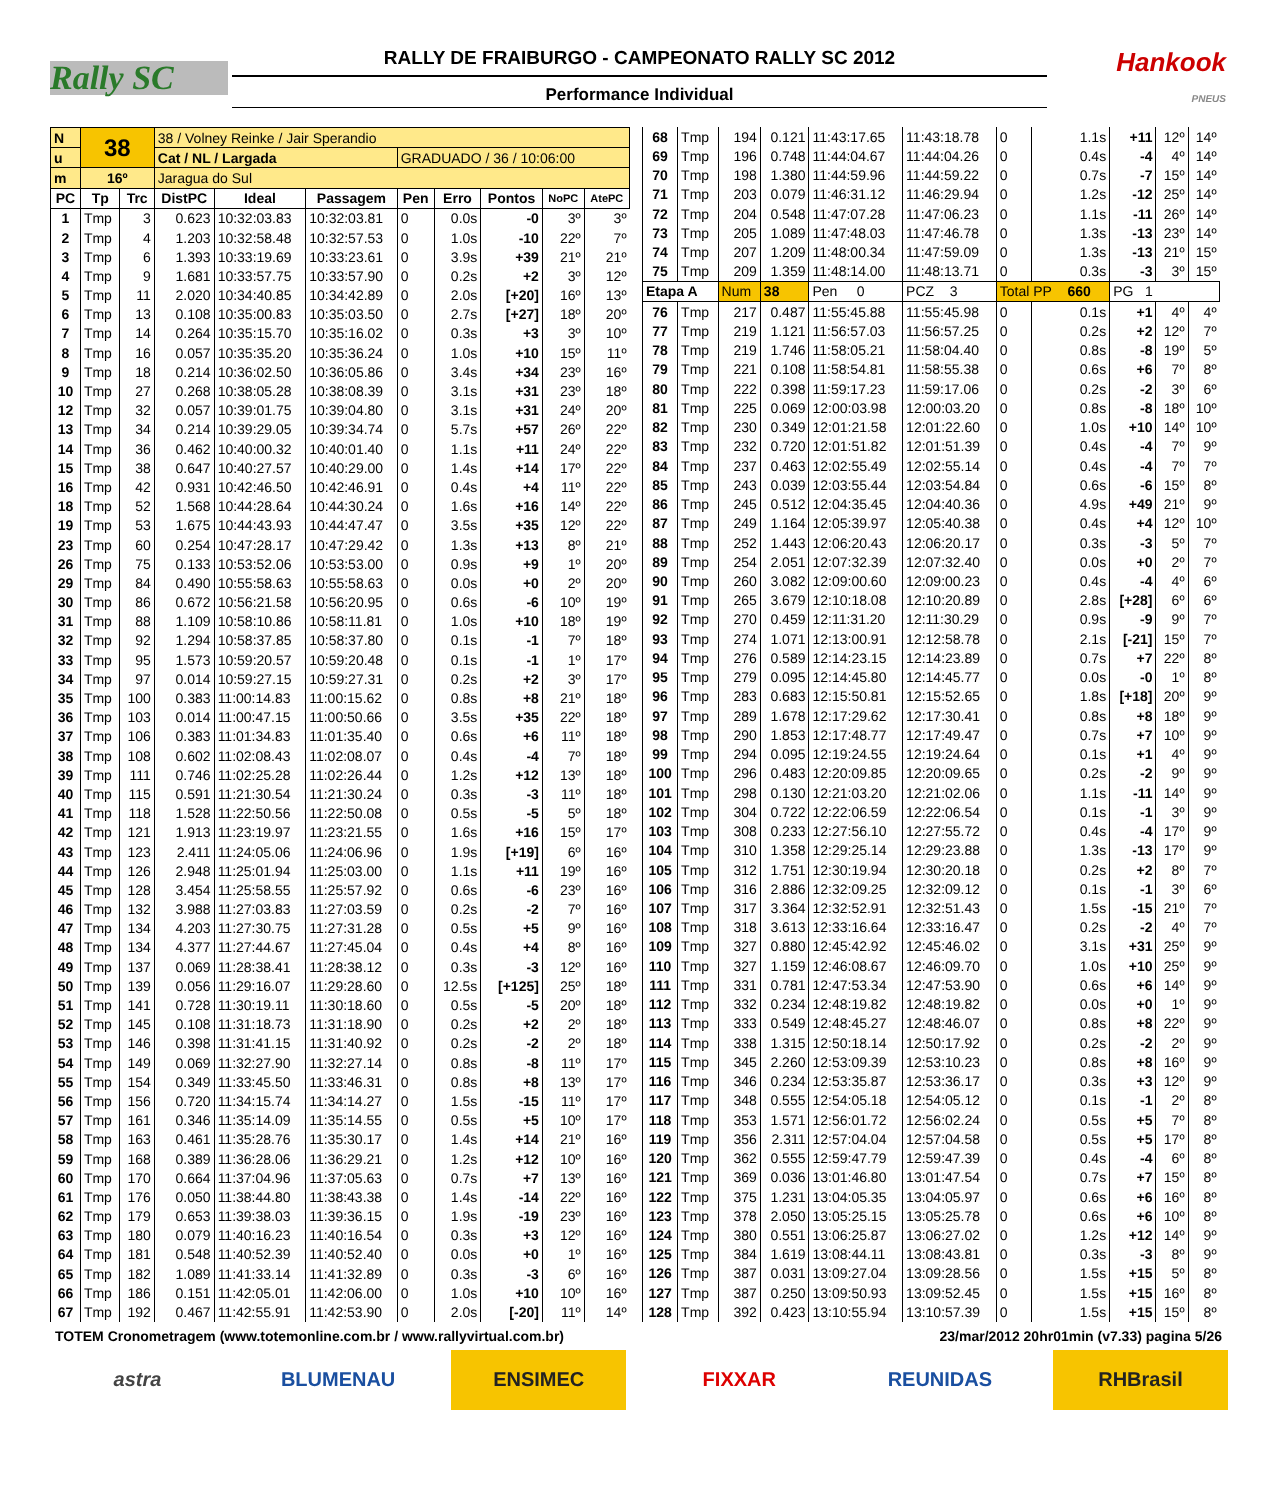Rally SC
RALLY DE FRAIBURGO - CAMPEONATO RALLY SC 2012
Performance Individual
Hankook
PNEUS
| N | 38 | | 38 / Volney Reinke / Jair Sperandio | | | | | | | |
| u | | | Cat / NL / Largada | | | GRADUADO / 36 / 10:06:00 | | | | |
| m | 16º | | Jaragua do Sul | | | | | | | |
| PC | Tp | Trc | DistPC | Ideal | Passagem | Pen | Erro | Pontos | NoPC | AtePC |
| 1 | Tmp | 3 | 0.623 | 10:32:03.83 | 10:32:03.81 | 0 | 0.0s | -0 | 3º | 3º |
| 2 | Tmp | 4 | 1.203 | 10:32:58.48 | 10:32:57.53 | 0 | 1.0s | -10 | 22º | 7º |
| 3 | Tmp | 6 | 1.393 | 10:33:19.69 | 10:33:23.61 | 0 | 3.9s | +39 | 21º | 21º |
| 4 | Tmp | 9 | 1.681 | 10:33:57.75 | 10:33:57.90 | 0 | 0.2s | +2 | 3º | 12º |
| 5 | Tmp | 11 | 2.020 | 10:34:40.85 | 10:34:42.89 | 0 | 2.0s | [+20] | 16º | 13º |
| 6 | Tmp | 13 | 0.108 | 10:35:00.83 | 10:35:03.50 | 0 | 2.7s | [+27] | 18º | 20º |
| 7 | Tmp | 14 | 0.264 | 10:35:15.70 | 10:35:16.02 | 0 | 0.3s | +3 | 3º | 10º |
| 8 | Tmp | 16 | 0.057 | 10:35:35.20 | 10:35:36.24 | 0 | 1.0s | +10 | 15º | 11º |
| 9 | Tmp | 18 | 0.214 | 10:36:02.50 | 10:36:05.86 | 0 | 3.4s | +34 | 23º | 16º |
| 10 | Tmp | 27 | 0.268 | 10:38:05.28 | 10:38:08.39 | 0 | 3.1s | +31 | 23º | 18º |
| 12 | Tmp | 32 | 0.057 | 10:39:01.75 | 10:39:04.80 | 0 | 3.1s | +31 | 24º | 20º |
| 13 | Tmp | 34 | 0.214 | 10:39:29.05 | 10:39:34.74 | 0 | 5.7s | +57 | 26º | 22º |
| 14 | Tmp | 36 | 0.462 | 10:40:00.32 | 10:40:01.40 | 0 | 1.1s | +11 | 24º | 22º |
| 15 | Tmp | 38 | 0.647 | 10:40:27.57 | 10:40:29.00 | 0 | 1.4s | +14 | 17º | 22º |
| 16 | Tmp | 42 | 0.931 | 10:42:46.50 | 10:42:46.91 | 0 | 0.4s | +4 | 11º | 22º |
| 18 | Tmp | 52 | 1.568 | 10:44:28.64 | 10:44:30.24 | 0 | 1.6s | +16 | 14º | 22º |
| 19 | Tmp | 53 | 1.675 | 10:44:43.93 | 10:44:47.47 | 0 | 3.5s | +35 | 12º | 22º |
| 23 | Tmp | 60 | 0.254 | 10:47:28.17 | 10:47:29.42 | 0 | 1.3s | +13 | 8º | 21º |
| 26 | Tmp | 75 | 0.133 | 10:53:52.06 | 10:53:53.00 | 0 | 0.9s | +9 | 1º | 20º |
| 29 | Tmp | 84 | 0.490 | 10:55:58.63 | 10:55:58.63 | 0 | 0.0s | +0 | 2º | 20º |
| 30 | Tmp | 86 | 0.672 | 10:56:21.58 | 10:56:20.95 | 0 | 0.6s | -6 | 10º | 19º |
| 31 | Tmp | 88 | 1.109 | 10:58:10.86 | 10:58:11.81 | 0 | 1.0s | +10 | 18º | 19º |
| 32 | Tmp | 92 | 1.294 | 10:58:37.85 | 10:58:37.80 | 0 | 0.1s | -1 | 7º | 18º |
| 33 | Tmp | 95 | 1.573 | 10:59:20.57 | 10:59:20.48 | 0 | 0.1s | -1 | 1º | 17º |
| 34 | Tmp | 97 | 0.014 | 10:59:27.15 | 10:59:27.31 | 0 | 0.2s | +2 | 3º | 17º |
| 35 | Tmp | 100 | 0.383 | 11:00:14.83 | 11:00:15.62 | 0 | 0.8s | +8 | 21º | 18º |
| 36 | Tmp | 103 | 0.014 | 11:00:47.15 | 11:00:50.66 | 0 | 3.5s | +35 | 22º | 18º |
| 37 | Tmp | 106 | 0.383 | 11:01:34.83 | 11:01:35.40 | 0 | 0.6s | +6 | 11º | 18º |
| 38 | Tmp | 108 | 0.602 | 11:02:08.43 | 11:02:08.07 | 0 | 0.4s | -4 | 7º | 18º |
| 39 | Tmp | 111 | 0.746 | 11:02:25.28 | 11:02:26.44 | 0 | 1.2s | +12 | 13º | 18º |
| 40 | Tmp | 115 | 0.591 | 11:21:30.54 | 11:21:30.24 | 0 | 0.3s | -3 | 11º | 18º |
| 41 | Tmp | 118 | 1.528 | 11:22:50.56 | 11:22:50.08 | 0 | 0.5s | -5 | 5º | 18º |
| 42 | Tmp | 121 | 1.913 | 11:23:19.97 | 11:23:21.55 | 0 | 1.6s | +16 | 15º | 17º |
| 43 | Tmp | 123 | 2.411 | 11:24:05.06 | 11:24:06.96 | 0 | 1.9s | [+19] | 6º | 16º |
| 44 | Tmp | 126 | 2.948 | 11:25:01.94 | 11:25:03.00 | 0 | 1.1s | +11 | 19º | 16º |
| 45 | Tmp | 128 | 3.454 | 11:25:58.55 | 11:25:57.92 | 0 | 0.6s | -6 | 23º | 16º |
| 46 | Tmp | 132 | 3.988 | 11:27:03.83 | 11:27:03.59 | 0 | 0.2s | -2 | 7º | 16º |
| 47 | Tmp | 134 | 4.203 | 11:27:30.75 | 11:27:31.28 | 0 | 0.5s | +5 | 9º | 16º |
| 48 | Tmp | 134 | 4.377 | 11:27:44.67 | 11:27:45.04 | 0 | 0.4s | +4 | 8º | 16º |
| 49 | Tmp | 137 | 0.069 | 11:28:38.41 | 11:28:38.12 | 0 | 0.3s | -3 | 12º | 16º |
| 50 | Tmp | 139 | 0.056 | 11:29:16.07 | 11:29:28.60 | 0 | 12.5s | [+125] | 25º | 18º |
| 51 | Tmp | 141 | 0.728 | 11:30:19.11 | 11:30:18.60 | 0 | 0.5s | -5 | 20º | 18º |
| 52 | Tmp | 145 | 0.108 | 11:31:18.73 | 11:31:18.90 | 0 | 0.2s | +2 | 2º | 18º |
| 53 | Tmp | 146 | 0.398 | 11:31:41.15 | 11:31:40.92 | 0 | 0.2s | -2 | 2º | 18º |
| 54 | Tmp | 149 | 0.069 | 11:32:27.90 | 11:32:27.14 | 0 | 0.8s | -8 | 11º | 17º |
| 55 | Tmp | 154 | 0.349 | 11:33:45.50 | 11:33:46.31 | 0 | 0.8s | +8 | 13º | 17º |
| 56 | Tmp | 156 | 0.720 | 11:34:15.74 | 11:34:14.27 | 0 | 1.5s | -15 | 11º | 17º |
| 57 | Tmp | 161 | 0.346 | 11:35:14.09 | 11:35:14.55 | 0 | 0.5s | +5 | 10º | 17º |
| 58 | Tmp | 163 | 0.461 | 11:35:28.76 | 11:35:30.17 | 0 | 1.4s | +14 | 21º | 16º |
| 59 | Tmp | 168 | 0.389 | 11:36:28.06 | 11:36:29.21 | 0 | 1.2s | +12 | 10º | 16º |
| 60 | Tmp | 170 | 0.664 | 11:37:04.96 | 11:37:05.63 | 0 | 0.7s | +7 | 13º | 16º |
| 61 | Tmp | 176 | 0.050 | 11:38:44.80 | 11:38:43.38 | 0 | 1.4s | -14 | 22º | 16º |
| 62 | Tmp | 179 | 0.653 | 11:39:38.03 | 11:39:36.15 | 0 | 1.9s | -19 | 23º | 16º |
| 63 | Tmp | 180 | 0.079 | 11:40:16.23 | 11:40:16.54 | 0 | 0.3s | +3 | 12º | 16º |
| 64 | Tmp | 181 | 0.548 | 11:40:52.39 | 11:40:52.40 | 0 | 0.0s | +0 | 1º | 16º |
| 65 | Tmp | 182 | 1.089 | 11:41:33.14 | 11:41:32.89 | 0 | 0.3s | -3 | 6º | 16º |
| 66 | Tmp | 186 | 0.151 | 11:42:05.01 | 11:42:06.00 | 0 | 1.0s | +10 | 10º | 16º |
| 67 | Tmp | 192 | 0.467 | 11:42:55.91 | 11:42:53.90 | 0 | 2.0s | [-20] | 11º | 14º |
| 68 | Tmp | 194 | 0.121 | 11:43:17.65 | 11:43:18.78 | 0 | 1.1s | +11 | 12º | 14º |
| 69 | Tmp | 196 | 0.748 | 11:44:04.67 | 11:44:04.26 | 0 | 0.4s | -4 | 4º | 14º |
| 70 | Tmp | 198 | 1.380 | 11:44:59.96 | 11:44:59.22 | 0 | 0.7s | -7 | 15º | 14º |
| 71 | Tmp | 203 | 0.079 | 11:46:31.12 | 11:46:29.94 | 0 | 1.2s | -12 | 25º | 14º |
| 72 | Tmp | 204 | 0.548 | 11:47:07.28 | 11:47:06.23 | 0 | 1.1s | -11 | 26º | 14º |
| 73 | Tmp | 205 | 1.089 | 11:47:48.03 | 11:47:46.78 | 0 | 1.3s | -13 | 23º | 14º |
| 74 | Tmp | 207 | 1.209 | 11:48:00.34 | 11:47:59.09 | 0 | 1.3s | -13 | 21º | 15º |
| 75 | Tmp | 209 | 1.359 | 11:48:14.00 | 11:48:13.71 | 0 | 0.3s | -3 | 3º | 15º |
| Etapa A | | Num | 38 | Pen 0 | PCZ 3 | Total PP 660 | | PG 1 | | |
| 76 | Tmp | 217 | 0.487 | 11:55:45.88 | 11:55:45.98 | 0 | 0.1s | +1 | 4º | 4º |
| 77 | Tmp | 219 | 1.121 | 11:56:57.03 | 11:56:57.25 | 0 | 0.2s | +2 | 12º | 7º |
| 78 | Tmp | 219 | 1.746 | 11:58:05.21 | 11:58:04.40 | 0 | 0.8s | -8 | 19º | 5º |
| 79 | Tmp | 221 | 0.108 | 11:58:54.81 | 11:58:55.38 | 0 | 0.6s | +6 | 7º | 8º |
| 80 | Tmp | 222 | 0.398 | 11:59:17.23 | 11:59:17.06 | 0 | 0.2s | -2 | 3º | 6º |
| 81 | Tmp | 225 | 0.069 | 12:00:03.98 | 12:00:03.20 | 0 | 0.8s | -8 | 18º | 10º |
| 82 | Tmp | 230 | 0.349 | 12:01:21.58 | 12:01:22.60 | 0 | 1.0s | +10 | 14º | 10º |
| 83 | Tmp | 232 | 0.720 | 12:01:51.82 | 12:01:51.39 | 0 | 0.4s | -4 | 7º | 9º |
| 84 | Tmp | 237 | 0.463 | 12:02:55.49 | 12:02:55.14 | 0 | 0.4s | -4 | 7º | 7º |
| 85 | Tmp | 243 | 0.039 | 12:03:55.44 | 12:03:54.84 | 0 | 0.6s | -6 | 15º | 8º |
| 86 | Tmp | 245 | 0.512 | 12:04:35.45 | 12:04:40.36 | 0 | 4.9s | +49 | 21º | 9º |
| 87 | Tmp | 249 | 1.164 | 12:05:39.97 | 12:05:40.38 | 0 | 0.4s | +4 | 12º | 10º |
| 88 | Tmp | 252 | 1.443 | 12:06:20.43 | 12:06:20.17 | 0 | 0.3s | -3 | 5º | 7º |
| 89 | Tmp | 254 | 2.051 | 12:07:32.39 | 12:07:32.40 | 0 | 0.0s | +0 | 2º | 7º |
| 90 | Tmp | 260 | 3.082 | 12:09:00.60 | 12:09:00.23 | 0 | 0.4s | -4 | 4º | 6º |
| 91 | Tmp | 265 | 3.679 | 12:10:18.08 | 12:10:20.89 | 0 | 2.8s | [+28] | 6º | 6º |
| 92 | Tmp | 270 | 0.459 | 12:11:31.20 | 12:11:30.29 | 0 | 0.9s | -9 | 9º | 7º |
| 93 | Tmp | 274 | 1.071 | 12:13:00.91 | 12:12:58.78 | 0 | 2.1s | [-21] | 15º | 7º |
| 94 | Tmp | 276 | 0.589 | 12:14:23.15 | 12:14:23.89 | 0 | 0.7s | +7 | 22º | 8º |
| 95 | Tmp | 279 | 0.095 | 12:14:45.80 | 12:14:45.77 | 0 | 0.0s | -0 | 1º | 8º |
| 96 | Tmp | 283 | 0.683 | 12:15:50.81 | 12:15:52.65 | 0 | 1.8s | [+18] | 20º | 9º |
| 97 | Tmp | 289 | 1.678 | 12:17:29.62 | 12:17:30.41 | 0 | 0.8s | +8 | 18º | 9º |
| 98 | Tmp | 290 | 1.853 | 12:17:48.77 | 12:17:49.47 | 0 | 0.7s | +7 | 10º | 9º |
| 99 | Tmp | 294 | 0.095 | 12:19:24.55 | 12:19:24.64 | 0 | 0.1s | +1 | 4º | 9º |
| 100 | Tmp | 296 | 0.483 | 12:20:09.85 | 12:20:09.65 | 0 | 0.2s | -2 | 9º | 9º |
| 101 | Tmp | 298 | 0.130 | 12:21:03.20 | 12:21:02.06 | 0 | 1.1s | -11 | 14º | 9º |
| 102 | Tmp | 304 | 0.722 | 12:22:06.59 | 12:22:06.54 | 0 | 0.1s | -1 | 3º | 9º |
| 103 | Tmp | 308 | 0.233 | 12:27:56.10 | 12:27:55.72 | 0 | 0.4s | -4 | 17º | 9º |
| 104 | Tmp | 310 | 1.358 | 12:29:25.14 | 12:29:23.88 | 0 | 1.3s | -13 | 17º | 9º |
| 105 | Tmp | 312 | 1.751 | 12:30:19.94 | 12:30:20.18 | 0 | 0.2s | +2 | 8º | 7º |
| 106 | Tmp | 316 | 2.886 | 12:32:09.25 | 12:32:09.12 | 0 | 0.1s | -1 | 3º | 6º |
| 107 | Tmp | 317 | 3.364 | 12:32:52.91 | 12:32:51.43 | 0 | 1.5s | -15 | 21º | 7º |
| 108 | Tmp | 318 | 3.613 | 12:33:16.64 | 12:33:16.47 | 0 | 0.2s | -2 | 4º | 7º |
| 109 | Tmp | 327 | 0.880 | 12:45:42.92 | 12:45:46.02 | 0 | 3.1s | +31 | 25º | 9º |
| 110 | Tmp | 327 | 1.159 | 12:46:08.67 | 12:46:09.70 | 0 | 1.0s | +10 | 25º | 9º |
| 111 | Tmp | 331 | 0.781 | 12:47:53.34 | 12:47:53.90 | 0 | 0.6s | +6 | 14º | 9º |
| 112 | Tmp | 332 | 0.234 | 12:48:19.82 | 12:48:19.82 | 0 | 0.0s | +0 | 1º | 9º |
| 113 | Tmp | 333 | 0.549 | 12:48:45.27 | 12:48:46.07 | 0 | 0.8s | +8 | 22º | 9º |
| 114 | Tmp | 338 | 1.315 | 12:50:18.14 | 12:50:17.92 | 0 | 0.2s | -2 | 2º | 9º |
| 115 | Tmp | 345 | 2.260 | 12:53:09.39 | 12:53:10.23 | 0 | 0.8s | +8 | 16º | 9º |
| 116 | Tmp | 346 | 0.234 | 12:53:35.87 | 12:53:36.17 | 0 | 0.3s | +3 | 12º | 9º |
| 117 | Tmp | 348 | 0.555 | 12:54:05.18 | 12:54:05.12 | 0 | 0.1s | -1 | 2º | 8º |
| 118 | Tmp | 353 | 1.571 | 12:56:01.72 | 12:56:02.24 | 0 | 0.5s | +5 | 7º | 8º |
| 119 | Tmp | 356 | 2.311 | 12:57:04.04 | 12:57:04.58 | 0 | 0.5s | +5 | 17º | 8º |
| 120 | Tmp | 362 | 0.555 | 12:59:47.79 | 12:59:47.39 | 0 | 0.4s | -4 | 6º | 8º |
| 121 | Tmp | 369 | 0.036 | 13:01:46.80 | 13:01:47.54 | 0 | 0.7s | +7 | 15º | 8º |
| 122 | Tmp | 375 | 1.231 | 13:04:05.35 | 13:04:05.97 | 0 | 0.6s | +6 | 16º | 8º |
| 123 | Tmp | 378 | 2.050 | 13:05:25.15 | 13:05:25.78 | 0 | 0.6s | +6 | 10º | 8º |
| 124 | Tmp | 380 | 0.551 | 13:06:25.87 | 13:06:27.02 | 0 | 1.2s | +12 | 14º | 9º |
| 125 | Tmp | 384 | 1.619 | 13:08:44.11 | 13:08:43.81 | 0 | 0.3s | -3 | 8º | 9º |
| 126 | Tmp | 387 | 0.031 | 13:09:27.04 | 13:09:28.56 | 0 | 1.5s | +15 | 5º | 8º |
| 127 | Tmp | 387 | 0.250 | 13:09:50.93 | 13:09:52.45 | 0 | 1.5s | +15 | 16º | 8º |
| 128 | Tmp | 392 | 0.423 | 13:10:55.94 | 13:10:57.39 | 0 | 1.5s | +15 | 15º | 8º |
TOTEM Cronometragem (www.totemonline.com.br / www.rallyvirtual.com.br) 23/mar/2012 20hr01min (v7.33) pagina 5/26
astra BLUMENAU ENSIMEC FIXXAR REUNIDAS RHBrasil